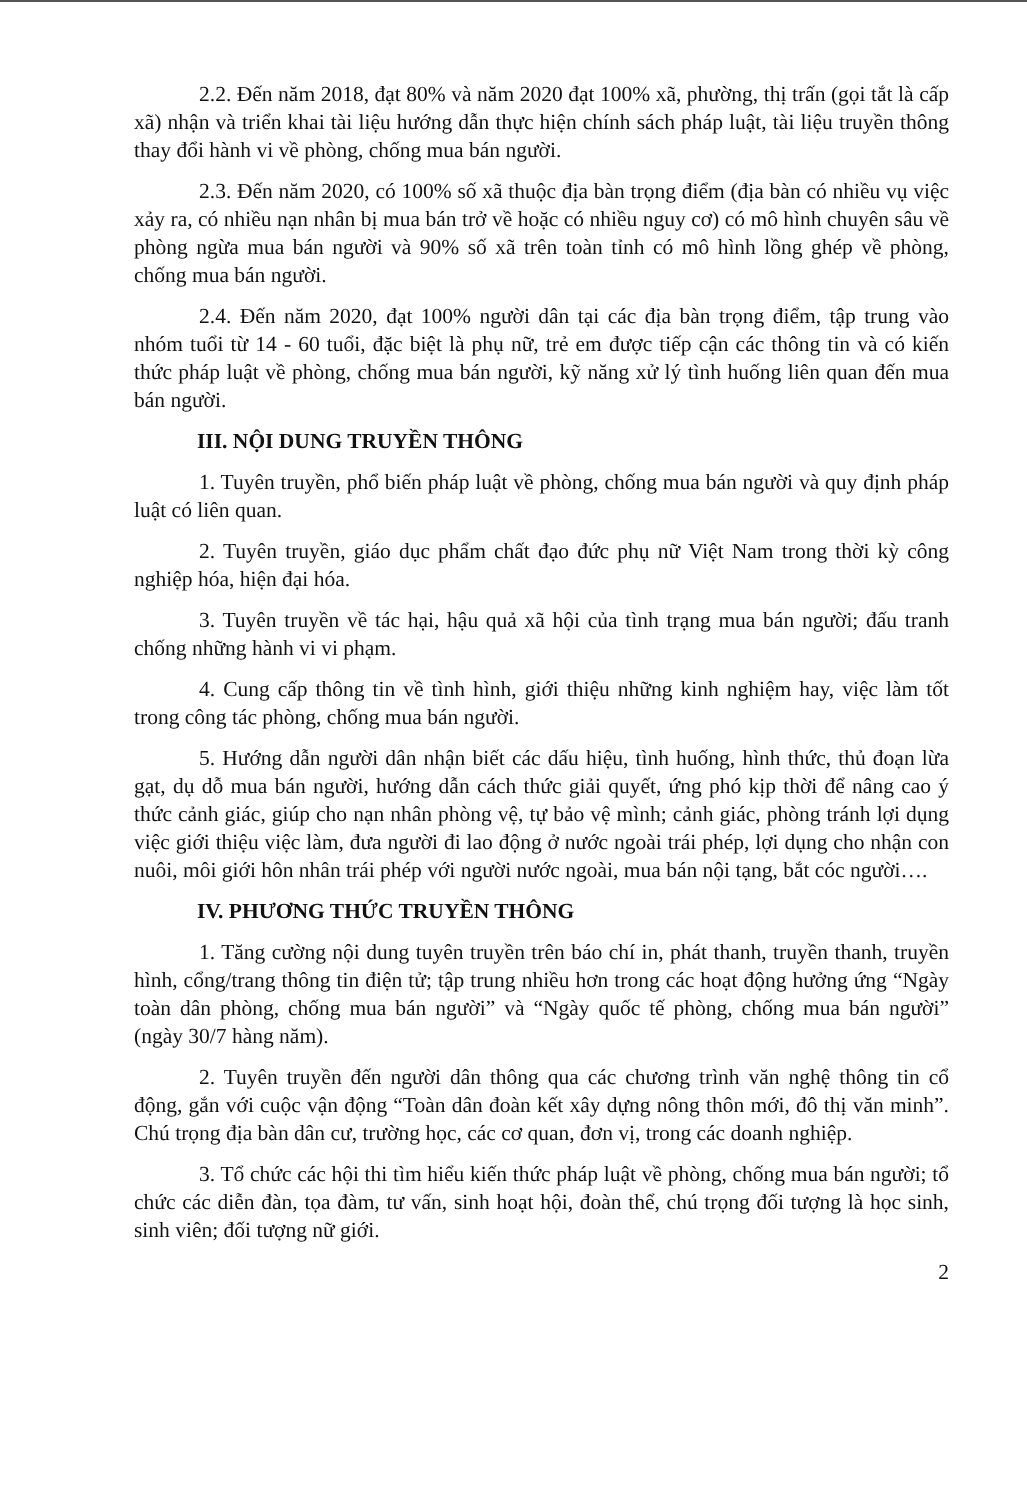2.2. Đến năm 2018, đạt 80% và năm 2020 đạt 100% xã, phường, thị trấn (gọi tắt là cấp xã) nhận và triển khai tài liệu hướng dẫn thực hiện chính sách pháp luật, tài liệu truyền thông thay đổi hành vi về phòng, chống mua bán người.
2.3. Đến năm 2020, có 100% số xã thuộc địa bàn trọng điểm (địa bàn có nhiều vụ việc xảy ra, có nhiều nạn nhân bị mua bán trở về hoặc có nhiều nguy cơ) có mô hình chuyên sâu về phòng ngừa mua bán người và 90% số xã trên toàn tỉnh có mô hình lồng ghép về phòng, chống mua bán người.
2.4. Đến năm 2020, đạt 100% người dân tại các địa bàn trọng điểm, tập trung vào nhóm tuổi từ 14 - 60 tuổi, đặc biệt là phụ nữ, trẻ em được tiếp cận các thông tin và có kiến thức pháp luật về phòng, chống mua bán người, kỹ năng xử lý tình huống liên quan đến mua bán người.
III. NỘI DUNG TRUYỀN THÔNG
1. Tuyên truyền, phổ biến pháp luật về phòng, chống mua bán người và quy định pháp luật có liên quan.
2. Tuyên truyền, giáo dục phẩm chất đạo đức phụ nữ Việt Nam trong thời kỳ công nghiệp hóa, hiện đại hóa.
3. Tuyên truyền về tác hại, hậu quả xã hội của tình trạng mua bán người; đấu tranh chống những hành vi vi phạm.
4. Cung cấp thông tin về tình hình, giới thiệu những kinh nghiệm hay, việc làm tốt trong công tác phòng, chống mua bán người.
5. Hướng dẫn người dân nhận biết các dấu hiệu, tình huống, hình thức, thủ đoạn lừa gạt, dụ dỗ mua bán người, hướng dẫn cách thức giải quyết, ứng phó kịp thời để nâng cao ý thức cảnh giác, giúp cho nạn nhân phòng vệ, tự bảo vệ mình; cảnh giác, phòng tránh lợi dụng việc giới thiệu việc làm, đưa người đi lao động ở nước ngoài trái phép, lợi dụng cho nhận con nuôi, môi giới hôn nhân trái phép với người nước ngoài, mua bán nội tạng, bắt cóc người….
IV. PHƯƠNG THỨC TRUYỀN THÔNG
1. Tăng cường nội dung tuyên truyền trên báo chí in, phát thanh, truyền thanh, truyền hình, cổng/trang thông tin điện tử; tập trung nhiều hơn trong các hoạt động hưởng ứng “Ngày toàn dân phòng, chống mua bán người” và “Ngày quốc tế phòng, chống mua bán người” (ngày 30/7 hàng năm).
2. Tuyên truyền đến người dân thông qua các chương trình văn nghệ thông tin cổ động, gắn với cuộc vận động “Toàn dân đoàn kết xây dựng nông thôn mới, đô thị văn minh”. Chú trọng địa bàn dân cư, trường học, các cơ quan, đơn vị, trong các doanh nghiệp.
3. Tổ chức các hội thi tìm hiểu kiến thức pháp luật về phòng, chống mua bán người; tổ chức các diễn đàn, tọa đàm, tư vấn, sinh hoạt hội, đoàn thể, chú trọng đối tượng là học sinh, sinh viên; đối tượng nữ giới.
2